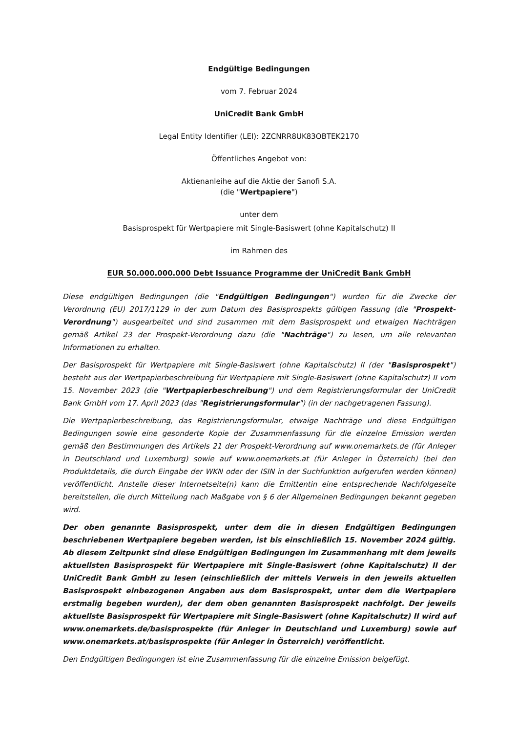Endgültige Bedingungen
vom 7. Februar 2024
UniCredit Bank GmbH
Legal Entity Identifier (LEI): 2ZCNRR8UK83OBTEK2170
Öffentliches Angebot von:
Aktienanleihe auf die Aktie der Sanofi S.A.
(die "Wertpapiere")
unter dem
Basisprospekt für Wertpapiere mit Single-Basiswert (ohne Kapitalschutz) II
im Rahmen des
EUR 50.000.000.000 Debt Issuance Programme der UniCredit Bank GmbH
Diese endgültigen Bedingungen (die "Endgültigen Bedingungen") wurden für die Zwecke der Verordnung (EU) 2017/1129 in der zum Datum des Basisprospekts gültigen Fassung (die "Prospekt-Verordnung") ausgearbeitet und sind zusammen mit dem Basisprospekt und etwaigen Nachträgen gemäß Artikel 23 der Prospekt-Verordnung dazu (die "Nachträge") zu lesen, um alle relevanten Informationen zu erhalten.
Der Basisprospekt für Wertpapiere mit Single-Basiswert (ohne Kapitalschutz) II (der "Basisprospekt") besteht aus der Wertpapierbeschreibung für Wertpapiere mit Single-Basiswert (ohne Kapitalschutz) II vom 15. November 2023 (die "Wertpapierbeschreibung") und dem Registrierungsformular der UniCredit Bank GmbH vom 17. April 2023 (das "Registrierungsformular") (in der nachgetragenen Fassung).
Die Wertpapierbeschreibung, das Registrierungsformular, etwaige Nachträge und diese Endgültigen Bedingungen sowie eine gesonderte Kopie der Zusammenfassung für die einzelne Emission werden gemäß den Bestimmungen des Artikels 21 der Prospekt-Verordnung auf www.onemarkets.de (für Anleger in Deutschland und Luxemburg) sowie auf www.onemarkets.at (für Anleger in Österreich) (bei den Produktdetails, die durch Eingabe der WKN oder der ISIN in der Suchfunktion aufgerufen werden können) veröffentlicht. Anstelle dieser Internetseite(n) kann die Emittentin eine entsprechende Nachfolgeseite bereitstellen, die durch Mitteilung nach Maßgabe von § 6 der Allgemeinen Bedingungen bekannt gegeben wird.
Der oben genannte Basisprospekt, unter dem die in diesen Endgültigen Bedingungen beschriebenen Wertpapiere begeben werden, ist bis einschließlich 15. November 2024 gültig. Ab diesem Zeitpunkt sind diese Endgültigen Bedingungen im Zusammenhang mit dem jeweils aktuellsten Basisprospekt für Wertpapiere mit Single-Basiswert (ohne Kapitalschutz) II der UniCredit Bank GmbH zu lesen (einschließlich der mittels Verweis in den jeweils aktuellen Basisprospekt einbezogenen Angaben aus dem Basisprospekt, unter dem die Wertpapiere erstmalig begeben wurden), der dem oben genannten Basisprospekt nachfolgt. Der jeweils aktuellste Basisprospekt für Wertpapiere mit Single-Basiswert (ohne Kapitalschutz) II wird auf www.onemarkets.de/basisprospekte (für Anleger in Deutschland und Luxemburg) sowie auf www.onemarkets.at/basisprospekte (für Anleger in Österreich) veröffentlicht.
Den Endgültigen Bedingungen ist eine Zusammenfassung für die einzelne Emission beigefügt.